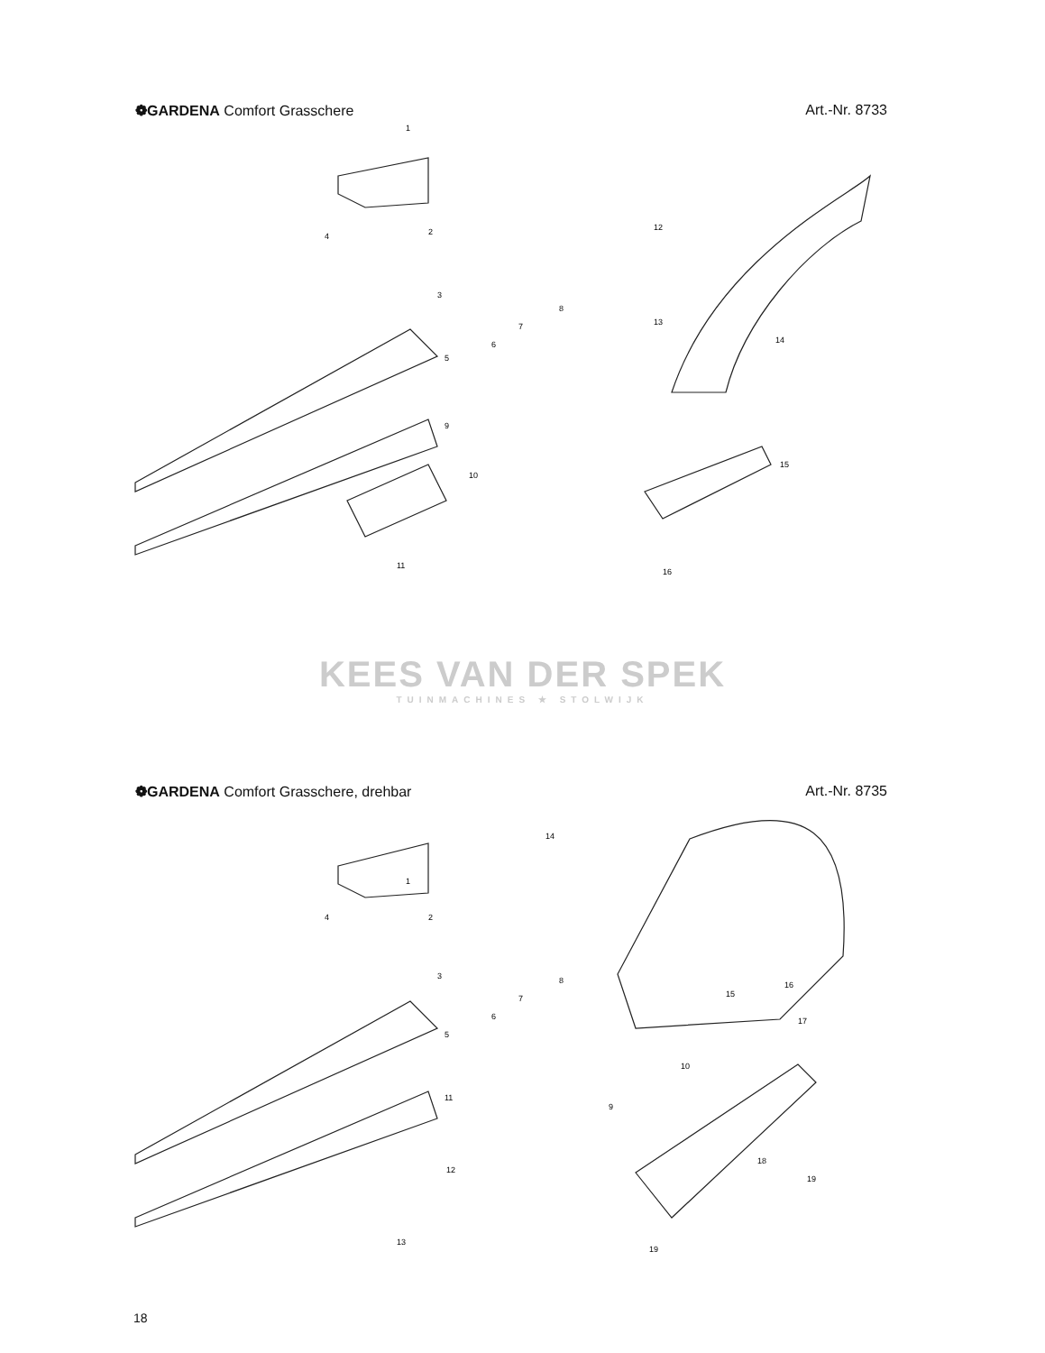❁GARDENA Comfort Grasschere Art.-Nr. 8733
1
2
3
4
5
6
7
8
9
10
11
12
13
14
15
16
KEES VAN DER SPEK
TUINMACHINES ★ STOLWIJK
❁GARDENA Comfort Grasschere, drehbar Art.-Nr. 8735
1
2
3
4
5
6
7
8
9
10
11
12
13
14
15
16
17
18
19
19
18